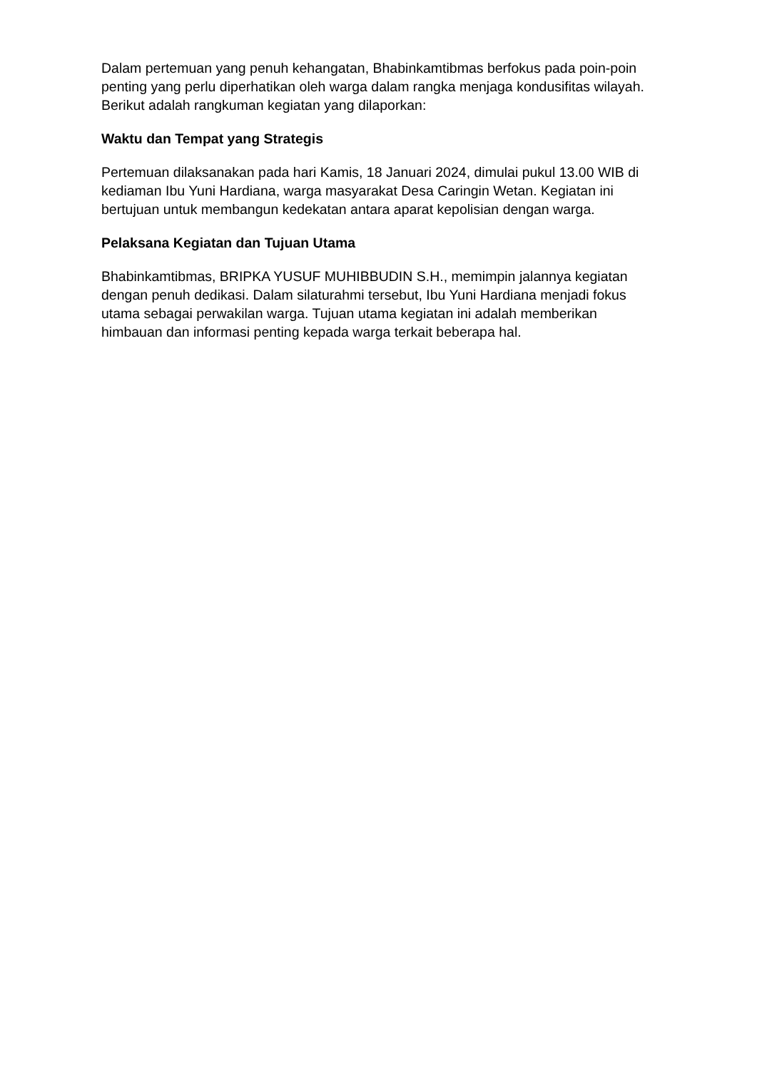Dalam pertemuan yang penuh kehangatan, Bhabinkamtibmas berfokus pada poin-poin penting yang perlu diperhatikan oleh warga dalam rangka menjaga kondusifitas wilayah. Berikut adalah rangkuman kegiatan yang dilaporkan:
Waktu dan Tempat yang Strategis
Pertemuan dilaksanakan pada hari Kamis, 18 Januari 2024, dimulai pukul 13.00 WIB di kediaman Ibu Yuni Hardiana, warga masyarakat Desa Caringin Wetan. Kegiatan ini bertujuan untuk membangun kedekatan antara aparat kepolisian dengan warga.
Pelaksana Kegiatan dan Tujuan Utama
Bhabinkamtibmas, BRIPKA YUSUF MUHIBBUDIN S.H., memimpin jalannya kegiatan dengan penuh dedikasi. Dalam silaturahmi tersebut, Ibu Yuni Hardiana menjadi fokus utama sebagai perwakilan warga. Tujuan utama kegiatan ini adalah memberikan himbauan dan informasi penting kepada warga terkait beberapa hal.